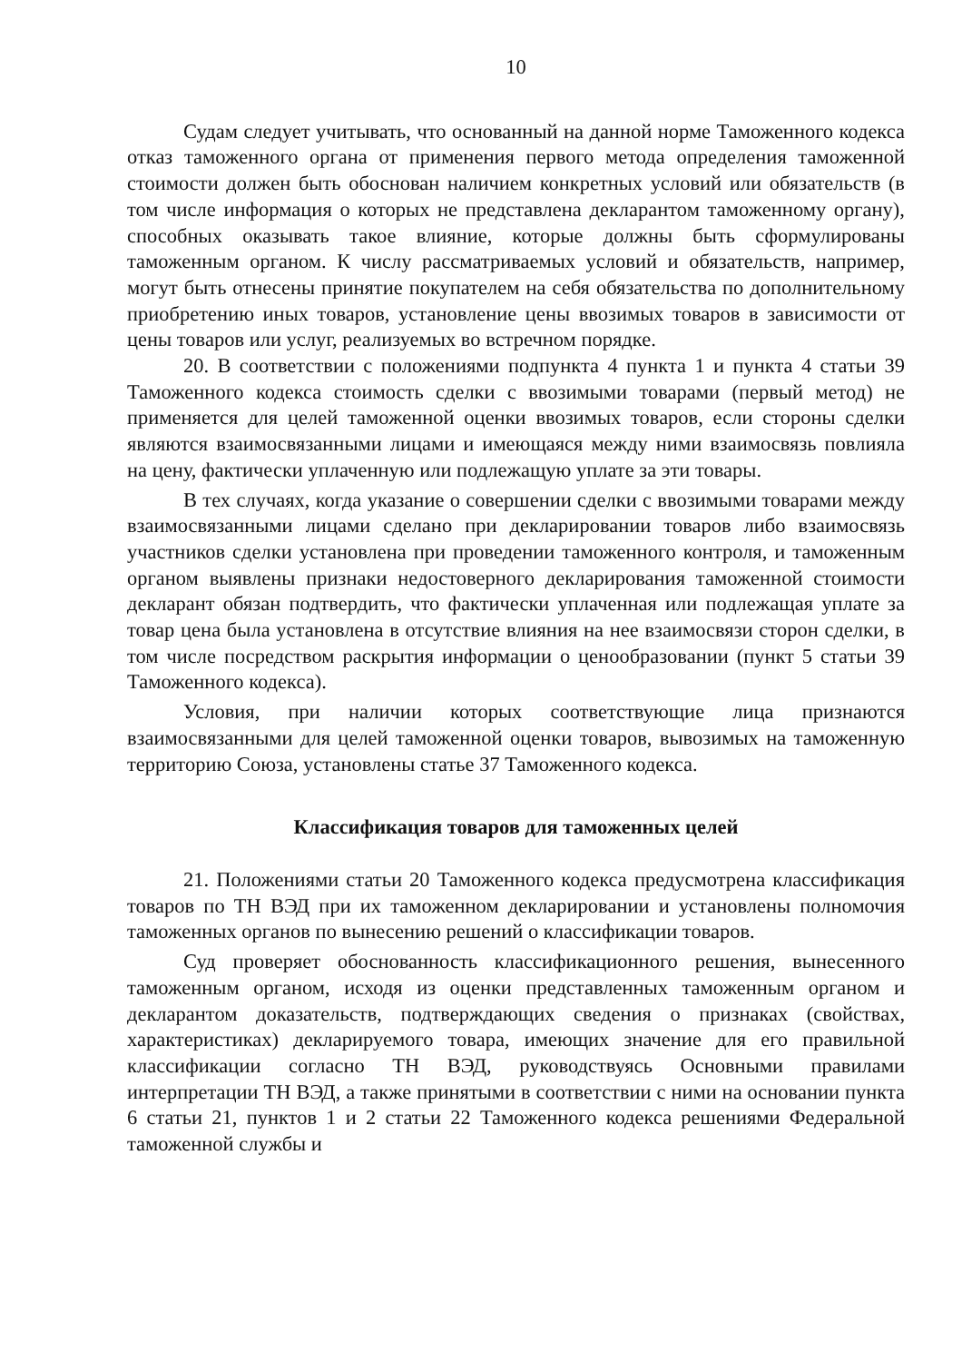10
Судам следует учитывать, что основанный на данной норме Таможенного кодекса отказ таможенного органа от применения первого метода определения таможенной стоимости должен быть обоснован наличием конкретных условий или обязательств (в том числе информация о которых не представлена декларантом таможенному органу), способных оказывать такое влияние, которые должны быть сформулированы таможенным органом. К числу рассматриваемых условий и обязательств, например, могут быть отнесены принятие покупателем на себя обязательства по дополнительному приобретению иных товаров, установление цены ввозимых товаров в зависимости от цены товаров или услуг, реализуемых во встречном порядке.
20. В соответствии с положениями подпункта 4 пункта 1 и пункта 4 статьи 39 Таможенного кодекса стоимость сделки с ввозимыми товарами (первый метод) не применяется для целей таможенной оценки ввозимых товаров, если стороны сделки являются взаимосвязанными лицами и имеющаяся между ними взаимосвязь повлияла на цену, фактически уплаченную или подлежащую уплате за эти товары.
В тех случаях, когда указание о совершении сделки с ввозимыми товарами между взаимосвязанными лицами сделано при декларировании товаров либо взаимосвязь участников сделки установлена при проведении таможенного контроля, и таможенным органом выявлены признаки недостоверного декларирования таможенной стоимости декларант обязан подтвердить, что фактически уплаченная или подлежащая уплате за товар цена была установлена в отсутствие влияния на нее взаимосвязи сторон сделки, в том числе посредством раскрытия информации о ценообразовании (пункт 5 статьи 39 Таможенного кодекса).
Условия, при наличии которых соответствующие лица признаются взаимосвязанными для целей таможенной оценки товаров, вывозимых на таможенную территорию Союза, установлены статье 37 Таможенного кодекса.
Классификация товаров для таможенных целей
21. Положениями статьи 20 Таможенного кодекса предусмотрена классификация товаров по ТН ВЭД при их таможенном декларировании и установлены полномочия таможенных органов по вынесению решений о классификации товаров.
Суд проверяет обоснованность классификационного решения, вынесенного таможенным органом, исходя из оценки представленных таможенным органом и декларантом доказательств, подтверждающих сведения о признаках (свойствах, характеристиках) декларируемого товара, имеющих значение для его правильной классификации согласно ТН ВЭД, руководствуясь Основными правилами интерпретации ТН ВЭД, а также принятыми в соответствии с ними на основании пункта 6 статьи 21, пунктов 1 и 2 статьи 22 Таможенного кодекса решениями Федеральной таможенной службы и